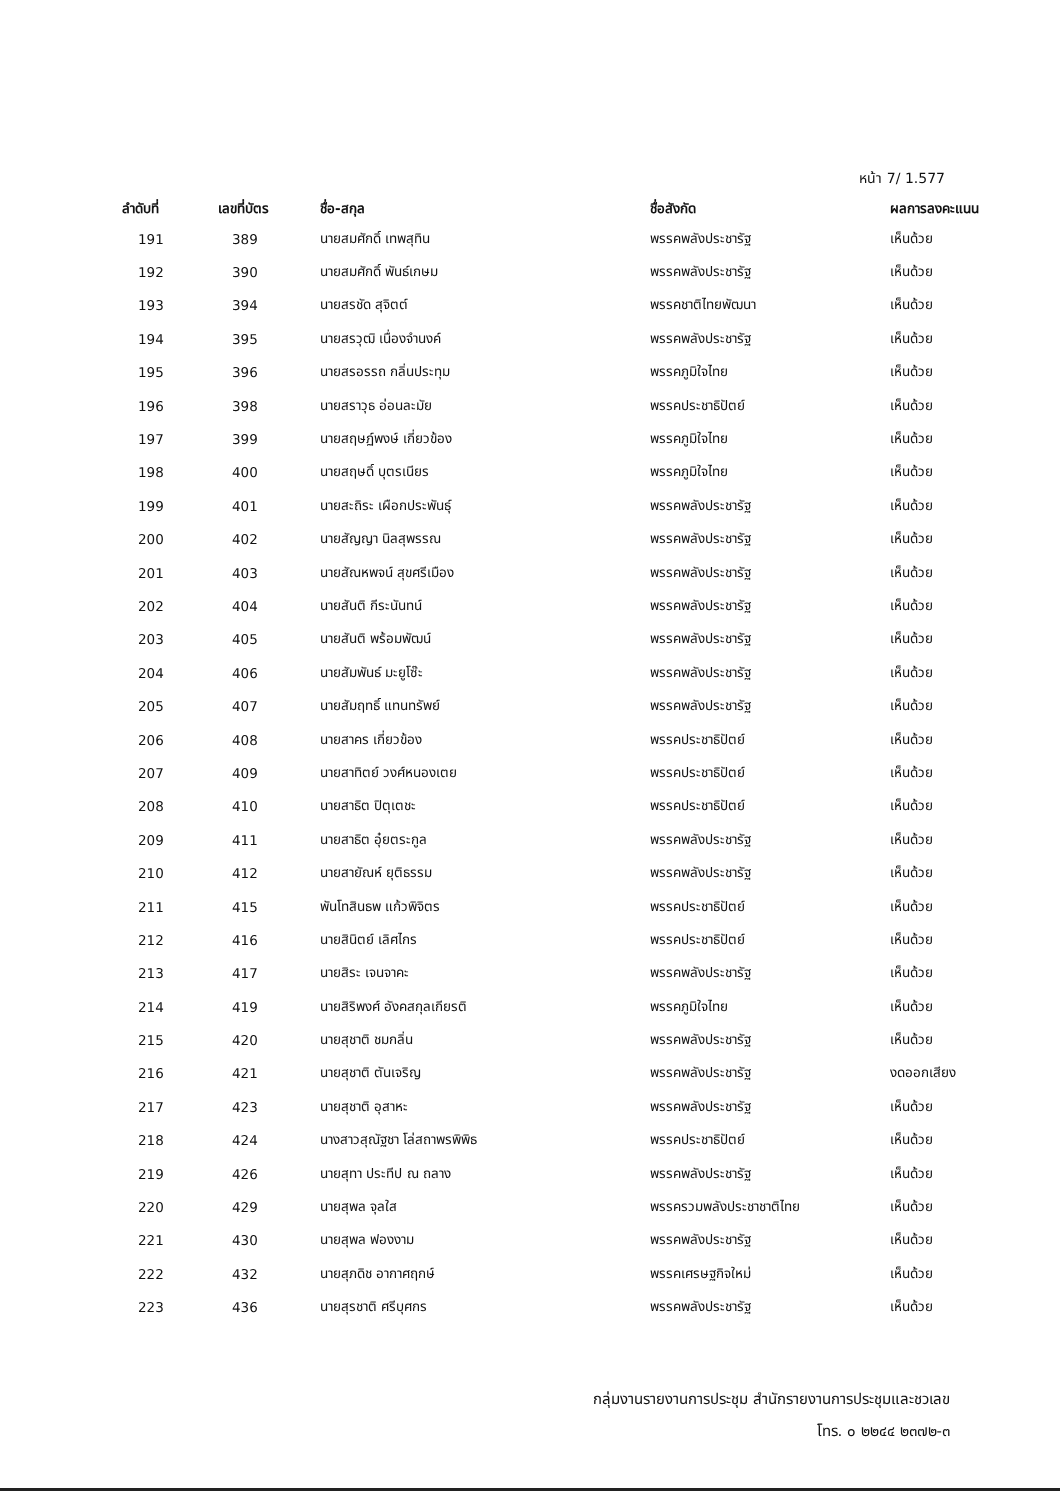หน้า 7/ 1.577
| ลำดับที่ | เลขที่บัตร | ชื่อ-สกุล | ชื่อสังกัด | ผลการลงคะแนน |
| --- | --- | --- | --- | --- |
| 191 | 389 | นายสมศักดิ์ เทพสุทิน | พรรคพลังประชารัฐ | เห็นด้วย |
| 192 | 390 | นายสมศักดิ์ พันธ์เกษม | พรรคพลังประชารัฐ | เห็นด้วย |
| 193 | 394 | นายสรชัด สุจิตต์ | พรรคชาติไทยพัฒนา | เห็นด้วย |
| 194 | 395 | นายสรวุฒิ เนื่องจำนงค์ | พรรคพลังประชารัฐ | เห็นด้วย |
| 195 | 396 | นายสรอรรถ กลิ่นประทุม | พรรคภูมิใจไทย | เห็นด้วย |
| 196 | 398 | นายสราวุธ อ่อนละมัย | พรรคประชาธิปัตย์ | เห็นด้วย |
| 197 | 399 | นายสฤษฏ์พงษ์ เกี่ยวข้อง | พรรคภูมิใจไทย | เห็นด้วย |
| 198 | 400 | นายสฤษดิ์ บุตรเนียร | พรรคภูมิใจไทย | เห็นด้วย |
| 199 | 401 | นายสะถิระ เผือกประพันธุ์ | พรรคพลังประชารัฐ | เห็นด้วย |
| 200 | 402 | นายสัญญา นิลสุพรรณ | พรรคพลังประชารัฐ | เห็นด้วย |
| 201 | 403 | นายสัณหพจน์ สุขศรีเมือง | พรรคพลังประชารัฐ | เห็นด้วย |
| 202 | 404 | นายสันติ กีระนันทน์ | พรรคพลังประชารัฐ | เห็นด้วย |
| 203 | 405 | นายสันติ พร้อมพัฒน์ | พรรคพลังประชารัฐ | เห็นด้วย |
| 204 | 406 | นายสัมพันธ์ มะยูโซ๊ะ | พรรคพลังประชารัฐ | เห็นด้วย |
| 205 | 407 | นายสัมฤทธิ์ แทนทรัพย์ | พรรคพลังประชารัฐ | เห็นด้วย |
| 206 | 408 | นายสาคร เกี่ยวข้อง | พรรคประชาธิปัตย์ | เห็นด้วย |
| 207 | 409 | นายสาทิตย์ วงศ์หนองเตย | พรรคประชาธิปัตย์ | เห็นด้วย |
| 208 | 410 | นายสาธิต ปิตุเตชะ | พรรคประชาธิปัตย์ | เห็นด้วย |
| 209 | 411 | นายสาธิต อุ๋ยตระกูล | พรรคพลังประชารัฐ | เห็นด้วย |
| 210 | 412 | นายสายัณห์ ยุติธรรม | พรรคพลังประชารัฐ | เห็นด้วย |
| 211 | 415 | พันโทสินธพ แก้วพิจิตร | พรรคประชาธิปัตย์ | เห็นด้วย |
| 212 | 416 | นายสินิตย์ เลิศไกร | พรรคประชาธิปัตย์ | เห็นด้วย |
| 213 | 417 | นายสิระ เจนจาคะ | พรรคพลังประชารัฐ | เห็นด้วย |
| 214 | 419 | นายสิริพงศ์ อังคสกุลเกียรติ | พรรคภูมิใจไทย | เห็นด้วย |
| 215 | 420 | นายสุชาติ ชมกลิ่น | พรรคพลังประชารัฐ | เห็นด้วย |
| 216 | 421 | นายสุชาติ ตันเจริญ | พรรคพลังประชารัฐ | งดออกเสียง |
| 217 | 423 | นายสุชาติ อุสาหะ | พรรคพลังประชารัฐ | เห็นด้วย |
| 218 | 424 | นางสาวสุณัฐชา โล่สถาพรพิพิธ | พรรคประชาธิปัตย์ | เห็นด้วย |
| 219 | 426 | นายสุทา ประทีป ณ ถลาง | พรรคพลังประชารัฐ | เห็นด้วย |
| 220 | 429 | นายสุพล จุลใส | พรรครวมพลังประชาชาติไทย | เห็นด้วย |
| 221 | 430 | นายสุพล ฟองงาม | พรรคพลังประชารัฐ | เห็นด้วย |
| 222 | 432 | นายสุภดิช อากาศฤกษ์ | พรรคเศรษฐกิจใหม่ | เห็นด้วย |
| 223 | 436 | นายสุรชาติ ศรีบุศกร | พรรคพลังประชารัฐ | เห็นด้วย |
กลุ่มงานรายงานการประชุม สำนักรายงานการประชุมและชวเลข
โทร. ๐ ๒๒๔๔ ๒๓๗๒-๓